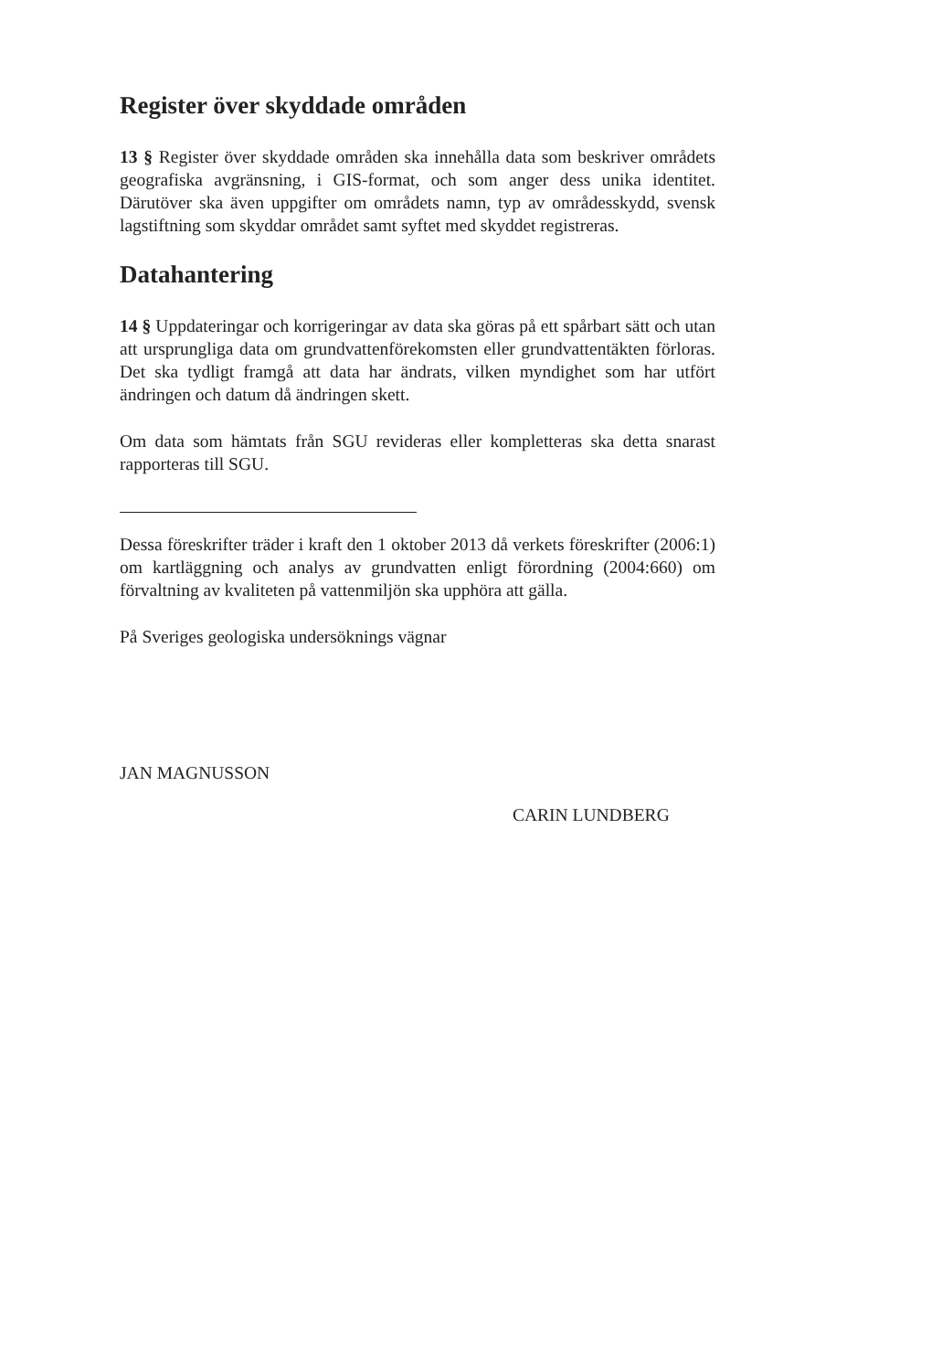Register över skyddade områden
13 § Register över skyddade områden ska innehålla data som beskriver områdets geografiska avgränsning, i GIS-format, och som anger dess unika identitet. Därutöver ska även uppgifter om områdets namn, typ av områdesskydd, svensk lagstiftning som skyddar området samt syftet med skyddet registreras.
Datahantering
14 § Uppdateringar och korrigeringar av data ska göras på ett spårbart sätt och utan att ursprungliga data om grundvattenförekomsten eller grundvattentäkten förloras. Det ska tydligt framgå att data har ändrats, vilken myndighet som har utfört ändringen och datum då ändringen skett.
Om data som hämtats från SGU revideras eller kompletteras ska detta snarast rapporteras till SGU.
Dessa föreskrifter träder i kraft den 1 oktober 2013 då verkets föreskrifter (2006:1) om kartläggning och analys av grundvatten enligt förordning (2004:660) om förvaltning av kvaliteten på vattenmiljön ska upphöra att gälla.
På Sveriges geologiska undersöknings vägnar
JAN MAGNUSSON
CARIN LUNDBERG